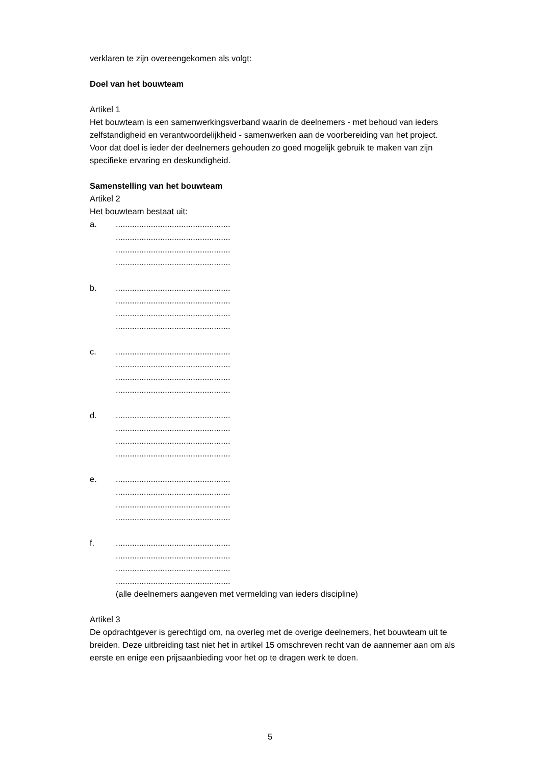verklaren te zijn overeengekomen als volgt:
Doel van het bouwteam
Artikel 1
Het bouwteam is een samenwerkingsverband waarin de deelnemers - met behoud van ieders zelfstandigheid en verantwoordelijkheid - samenwerken aan de voorbereiding van het project. Voor dat doel is ieder der deelnemers gehouden zo goed mogelijk gebruik te maken van zijn specifieke ervaring en deskundigheid.
Samenstelling van het bouwteam
Artikel 2
Het bouwteam bestaat uit:
a. .................................................
.................................................
.................................................
.................................................
b. .................................................
.................................................
.................................................
.................................................
c. .................................................
.................................................
.................................................
.................................................
d. .................................................
.................................................
.................................................
.................................................
e. .................................................
.................................................
.................................................
.................................................
f. .................................................
.................................................
.................................................
.................................................
(alle deelnemers aangeven met vermelding van ieders discipline)
Artikel 3
De opdrachtgever is gerechtigd om, na overleg met de overige deelnemers, het bouwteam uit te breiden. Deze uitbreiding tast niet het in artikel 15 omschreven recht van de aannemer aan om als eerste en enige een prijsaanbieding voor het op te dragen werk te doen.
5